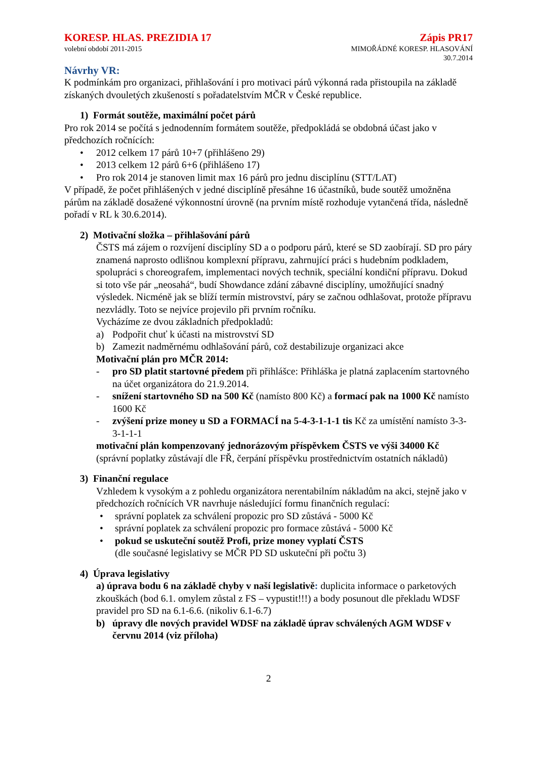KORESP. HLAS. PREZIDIA 17
volební období 2011-2015
Zápis PR17
MIMOŘÁDNÉ KORESP. HLASOVÁNÍ
30.7.2014
Návrhy VR:
K podmínkám pro organizaci, přihlašování i pro motivaci párů výkonná rada přistoupila na základě získaných dvouletých zkušeností s pořadatelstvím MČR v České republice.
1) Formát soutěže, maximální počet párů
Pro rok 2014 se počítá s jednodenním formátem soutěže, předpokládá se obdobná účast jako v předchozích ročnících:
• 2012 celkem 17 párů 10+7 (přihlášeno 29)
• 2013 celkem 12 párů 6+6 (přihlášeno 17)
• Pro rok 2014 je stanoven limit max 16 párů pro jednu disciplínu (STT/LAT)
V případě, že počet přihlášených v jedné disciplíně přesáhne 16 účastníků, bude soutěž umožněna párům na základě dosažené výkonnostní úrovně (na prvním místě rozhoduje vytančená třída, následně pořadí v RL k 30.6.2014).
2) Motivační složka – přihlašování párů
ČSTS má zájem o rozvíjení disciplíny SD a o podporu párů, které se SD zaobírají. SD pro páry znamená naprosto odlišnou komplexní přípravu, zahrnující práci s hudebním podkladem, spolupráci s choreografem, implementaci nových technik, speciální kondiční přípravu. Dokud si toto vše pár „neosahá“, budí Showdance zdání zábavné disciplíny, umožňující snadný výsledek. Nicméně jak se blíží termín mistrovství, páry se začnou odhlašovat, protože přípravu nezvládly. Toto se nejvíce projevilo při prvním ročníku.
Vycházíme ze dvou základních předpokladů:
a) Podpořit chuť k účasti na mistrovství SD
b) Zamezit nadměrnému odhlašování párů, což destabilizuje organizaci akce
Motivační plán pro MČR 2014:
- pro SD platit startovné předem při přihlášce: Přihláška je platná zaplacením startovného na účet organizátora do 21.9.2014.
- snížení startovného SD na 500 Kč (namísto 800 Kč) a formací pak na 1000 Kč namísto 1600 Kč
- zvýšení prize money u SD a FORMACÍ na 5-4-3-1-1-1 tis Kč za umístění namísto 3-3-3-1-1-1
motivační plán kompenzovaný jednorázovým příspěvkem ČSTS ve výši 34000 Kč (správní poplatky zůstávají dle FŘ, čerpání příspěvku prostřednictvím ostatních nákladů)
3) Finanční regulace
Vzhledem k vysokým a z pohledu organizátora nerentabilním nákladům na akci, stejně jako v předchozích ročnících VR navrhuje následující formu finančních regulací:
• správní poplatek za schválení propozic pro SD zůstává - 5000 Kč
• správní poplatek za schválení propozic pro formace zůstává - 5000 Kč
• pokud se uskuteční soutěž Profi, prize money vyplatí ČSTS
(dle současné legislativy se MČR PD SD uskuteční při počtu 3)
4) Úprava legislativy
a) úprava bodu 6 na základě chyby v naší legislativě: duplicita informace o parketových zkouškách (bod 6.1. omylem zůstal z FS – vypustit!!!) a body posunout dle překladu WDSF pravidel pro SD na 6.1-6.6. (nikoliv 6.1-6.7)
b) úpravy dle nových pravidel WDSF na základě úprav schválených AGM WDSF v červnu 2014 (viz příloha)
2